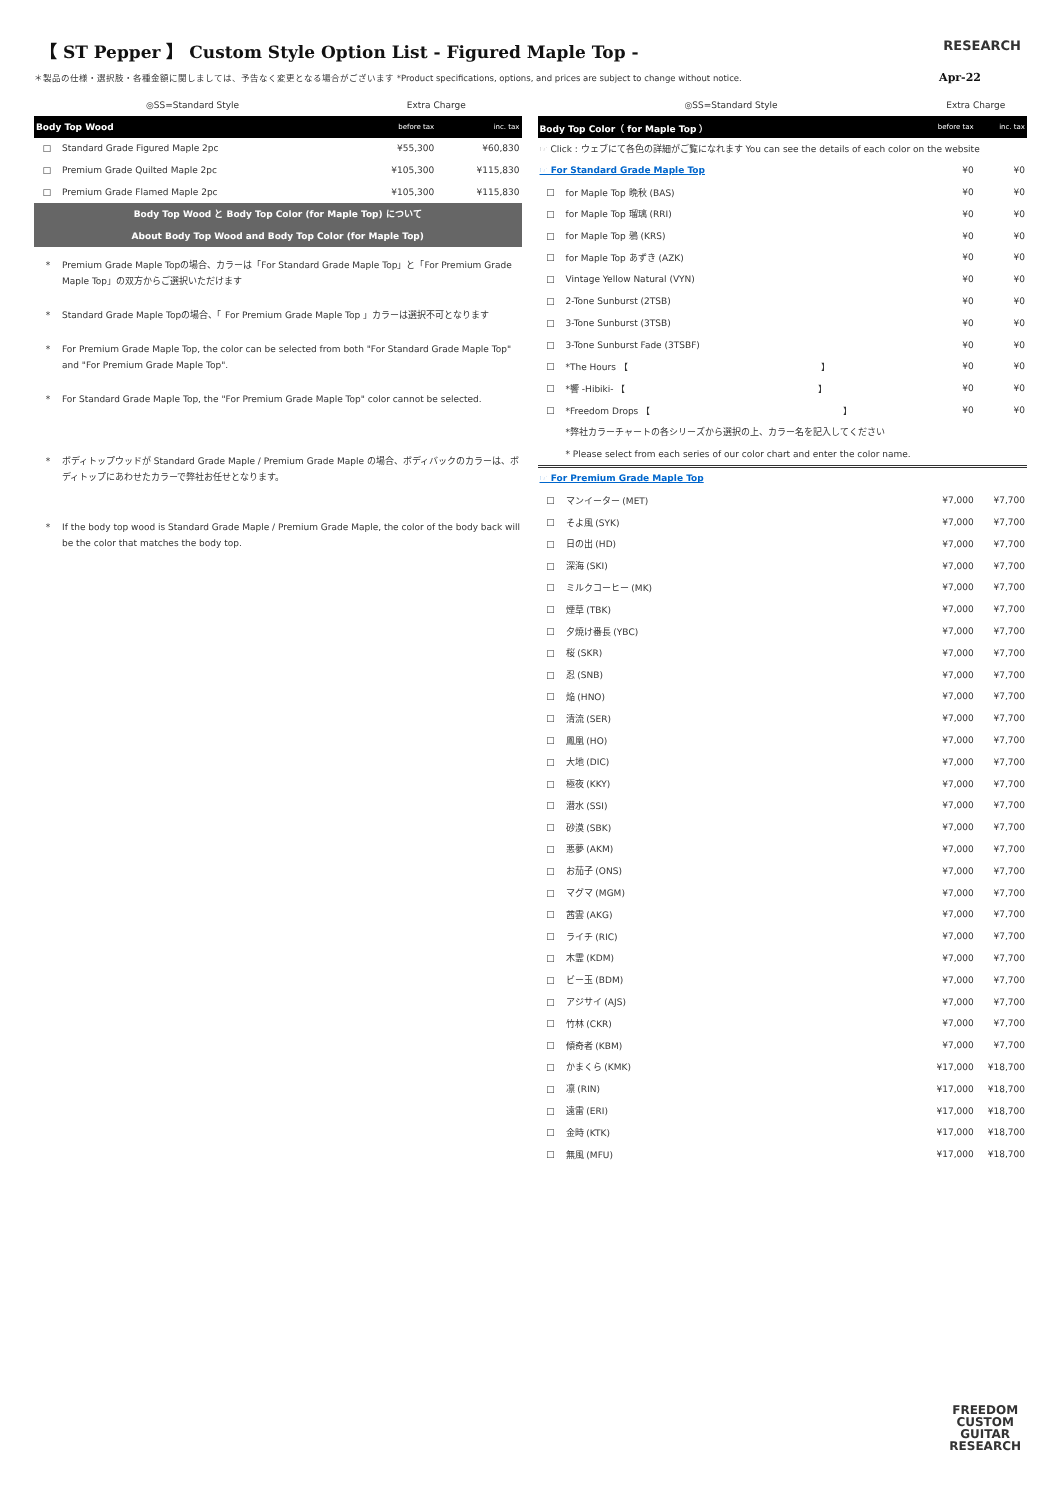【 ST Pepper 】 Custom Style Option List - Figured Maple Top -
RESEARCH
＊製品の仕様・選択肢・各種金額に関しましては、予告なく変更となる場合がございます *Product specifications, options, and prices are subject to change without notice.
Apr-22
| ◎SS=Standard Style | | Extra Charge | |
| Body Top Wood | | before tax | inc. tax |
| □ | Standard Grade Figured Maple 2pc | ¥55,300 | ¥60,830 |
| □ | Premium Grade Quilted Maple 2pc | ¥105,300 | ¥115,830 |
| □ | Premium Grade Flamed Maple 2pc | ¥105,300 | ¥115,830 |
| Body Top Wood と Body Top Color (for Maple Top) について | | | |
| About Body Top Wood and Body Top Color (for Maple Top) | | | |
* Premium Grade Maple Topの場合、カラーは「For Standard Grade Maple Top」と「For Premium Grade Maple Top」の双方からご選択いただけます
* Standard Grade Maple Topの場合、「 For Premium Grade Maple Top 」カラーは選択不可となります
* For Premium Grade Maple Top, the color can be selected from both "For Standard Grade Maple Top" and "For Premium Grade Maple Top".
* For Standard Grade Maple Top, the "For Premium Grade Maple Top" color cannot be selected.
* ボディトップウッドが Standard Grade Maple / Premium Grade Maple の場合、ボディバックのカラーは、ボディトップにあわせたカラーで弊社お任せとなります。
* If the body top wood is Standard Grade Maple / Premium Grade Maple, the color of the body back will be the color that matches the body top.
| ◎SS=Standard Style | | Extra Charge | |
| Body Top Color（ for Maple Top ） | | before tax | inc. tax |
| ☞ Click : ウェブにて各色の詳細がご覧になれます You can see the details of each color on the website | | | |
| ☞ For Standard Grade Maple Top | | ¥0 | ¥0 |
| □ | for Maple Top 晩秋 (BAS) | ¥0 | ¥0 |
| □ | for Maple Top 瑠璃 (RRI) | ¥0 | ¥0 |
| □ | for Maple Top 鴉 (KRS) | ¥0 | ¥0 |
| □ | for Maple Top あずき (AZK) | ¥0 | ¥0 |
| □ | Vintage Yellow Natural (VYN) | ¥0 | ¥0 |
| □ | 2-Tone Sunburst (2TSB) | ¥0 | ¥0 |
| □ | 3-Tone Sunburst (3TSB) | ¥0 | ¥0 |
| □ | 3-Tone Sunburst Fade (3TSBF) | ¥0 | ¥0 |
| □ | *The Hours 【 】 | ¥0 | ¥0 |
| □ | *響 -Hibiki- 【 】 | ¥0 | ¥0 |
| □ | *Freedom Drops 【 】 | ¥0 | ¥0 |
| | *弊社カラーチャートの各シリーズから選択の上、カラー名を記入してください | | |
| | * Please select from each series of our color chart and enter the color name. | | |
| ☞ For Premium Grade Maple Top | | | |
| □ | マンイーター (MET) | ¥7,000 | ¥7,700 |
| □ | そよ風 (SYK) | ¥7,000 | ¥7,700 |
| □ | 日の出 (HD) | ¥7,000 | ¥7,700 |
| □ | 深海 (SKI) | ¥7,000 | ¥7,700 |
| □ | ミルクコーヒー (MK) | ¥7,000 | ¥7,700 |
| □ | 煙草 (TBK) | ¥7,000 | ¥7,700 |
| □ | 夕焼け番長 (YBC) | ¥7,000 | ¥7,700 |
| □ | 桜 (SKR) | ¥7,000 | ¥7,700 |
| □ | 忍 (SNB) | ¥7,000 | ¥7,700 |
| □ | 焔 (HNO) | ¥7,000 | ¥7,700 |
| □ | 清流 (SER) | ¥7,000 | ¥7,700 |
| □ | 鳳凰 (HO) | ¥7,000 | ¥7,700 |
| □ | 大地 (DIC) | ¥7,000 | ¥7,700 |
| □ | 極夜 (KKY) | ¥7,000 | ¥7,700 |
| □ | 潜水 (SSI) | ¥7,000 | ¥7,700 |
| □ | 砂漠 (SBK) | ¥7,000 | ¥7,700 |
| □ | 悪夢 (AKM) | ¥7,000 | ¥7,700 |
| □ | お茄子 (ONS) | ¥7,000 | ¥7,700 |
| □ | マグマ (MGM) | ¥7,000 | ¥7,700 |
| □ | 茜雲 (AKG) | ¥7,000 | ¥7,700 |
| □ | ライチ (RIC) | ¥7,000 | ¥7,700 |
| □ | 木霊 (KDM) | ¥7,000 | ¥7,700 |
| □ | ビー玉 (BDM) | ¥7,000 | ¥7,700 |
| □ | アジサイ (AJS) | ¥7,000 | ¥7,700 |
| □ | 竹林 (CKR) | ¥7,000 | ¥7,700 |
| □ | 傾奇者 (KBM) | ¥7,000 | ¥7,700 |
| □ | かまくら (KMK) | ¥17,000 | ¥18,700 |
| □ | 凛 (RIN) | ¥17,000 | ¥18,700 |
| □ | 遠雷 (ERI) | ¥17,000 | ¥18,700 |
| □ | 金時 (KTK) | ¥17,000 | ¥18,700 |
| □ | 無風 (MFU) | ¥17,000 | ¥18,700 |
FREEDOM
CUSTOM
GUITAR
RESEARCH